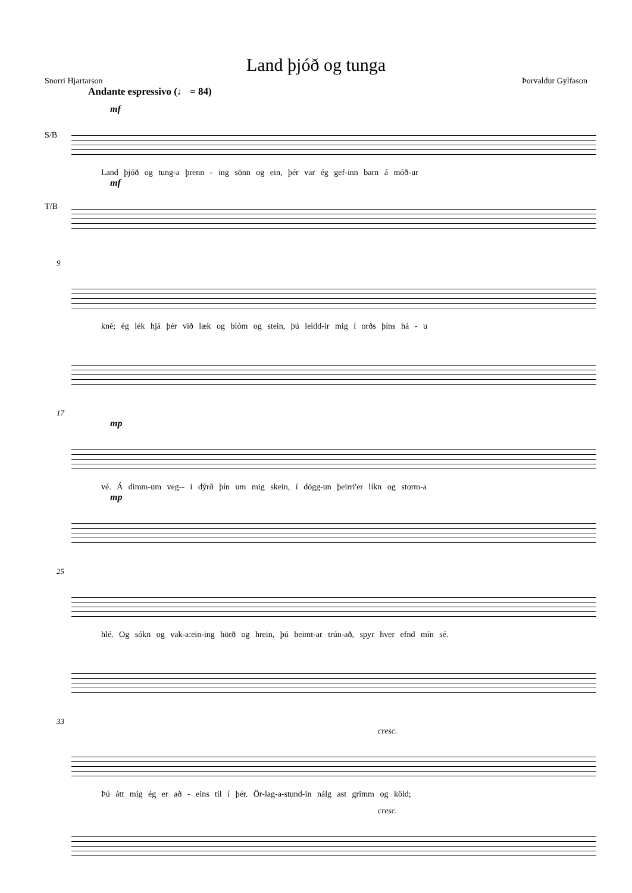Land þjóð og tunga
Snorri Hjartarson Þorvaldur Gylfason
Andante espressivo (♩ = 84)
mf
S/B
Land þjóð og tung-a þrenn - ing sönn og ein, þér var ég gef-inn barn á móð-ur
mf
T/B
9
kné; ég lék hjá þér við læk og blóm og stein, þú leidd-ir mig í orðs þíns há - u
17
mp
vé. Á dimm-um veg-- i dýrð þín um mig skein, í dögg-un þeirri'er líkn og storm-a
mp
25
hlé. Og sókn og vak-a:ein-ing hörð og hrein, þú heimt-ar trún-að, spyr hver efnd mín sé.
33
cresc.
Þú átt mig ég er að - eins til í þér. Ör-lag-a-stund-in nálg ast grimm og köld;
cresc.